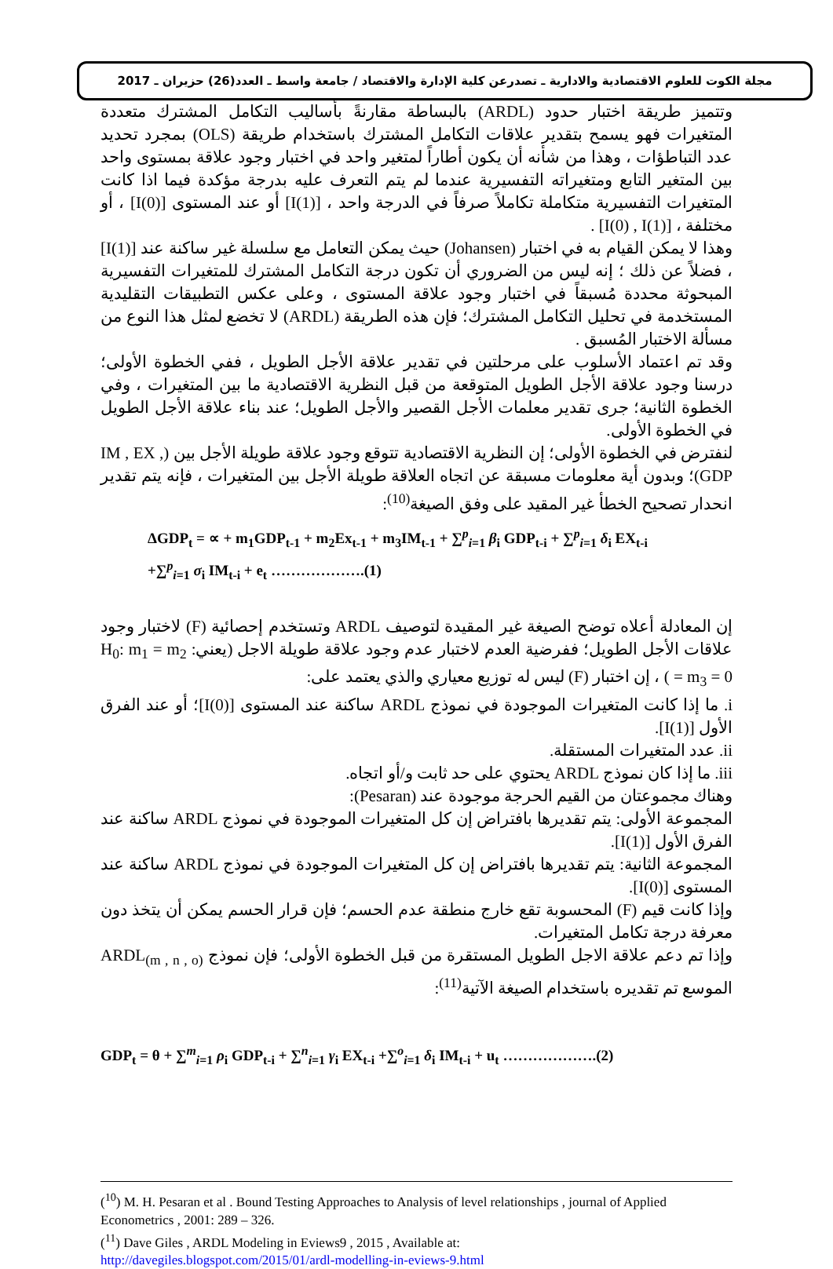مجلة الكوت للعلوم الاقتصادية والادارية ـ تصدرعن كلية الإدارة والاقتصاد / جامعة واسط ـ العدد(26) حزيران ـ 2017
وتتميز طريقة اختبار حدود (ARDL) بالبساطة مقارنةً بأساليب التكامل المشترك متعددة المتغيرات فهو يسمح بتقدير علاقات التكامل المشترك باستخدام طريقة (OLS) بمجرد تحديد عدد التباطؤات ، وهذا من شأنه أن يكون أطاراً لمتغير واحد في اختبار وجود علاقة بمستوى واحد بين المتغير التابع ومتغيراته التفسيرية عندما لم يتم التعرف عليه بدرجة مؤكدة فيما اذا كانت المتغيرات التفسيرية متكاملة تكاملاً صرفاً في الدرجة واحد ، [I(1)] أو عند المستوى [I(0)] ، أو مختلفة ، [I(0) , I(1)] .
وهذا لا يمكن القيام به في اختبار (Johansen) حيث يمكن التعامل مع سلسلة غير ساكنة عند [I(1)] ، فضلاً عن ذلك ؛ إنه ليس من الضروري أن تكون درجة التكامل المشترك للمتغيرات التفسيرية المبحوثة محددة مُسبقاً في اختبار وجود علاقة المستوى ، وعلى عكس التطبيقات التقليدية المستخدمة في تحليل التكامل المشترك؛ فإن هذه الطريقة (ARDL) لا تخضع لمثل هذا النوع من مسألة الاختبار المُسبق .
وقد تم اعتماد الأسلوب على مرحلتين في تقدير علاقة الأجل الطويل ، ففي الخطوة الأولى؛ درسنا وجود علاقة الأجل الطويل المتوقعة من قبل النظرية الاقتصادية ما بين المتغيرات ، وفي الخطوة الثانية؛ جرى تقدير معلمات الأجل القصير والأجل الطويل؛ عند بناء علاقة الأجل الطويل في الخطوة الأولى.
لنفترض في الخطوة الأولى؛ إن النظرية الاقتصادية تتوقع وجود علاقة طويلة الأجل بين (IM , EX , GDP)؛ وبدون أية معلومات مسبقة عن اتجاه العلاقة طويلة الأجل بين المتغيرات ، فإنه يتم تقدير انحدار تصحيح الخطأ غير المقيد على وفق الصيغة<sup>(10)</sup>:
ΔGDP<sub>t</sub> = ∝ + m<sub>1</sub>GDP<sub>t-1</sub> + m<sub>2</sub>Ex<sub>t-1</sub> + m<sub>3</sub>IM<sub>t-1</sub> + ∑<sup>p</sup><sub>i=1</sub> β<sub>i</sub> GDP<sub>t-i</sub> + ∑<sup>p</sup><sub>i=1</sub> δ<sub>i</sub> EX<sub>t-i</sub>
+∑<sup>p</sup><sub>i=1</sub> σ<sub>i</sub> IM<sub>t-i</sub> + e<sub>t</sub> ……………….(1)
إن المعادلة أعلاه توضح الصيغة غير المقيدة لتوصيف ARDL وتستخدم إحصائية (F) لاختبار وجود علاقات الأجل الطويل؛ ففرضية العدم لاختبار عدم وجود علاقة طويلة الاجل (يعني: H<sub>0</sub>: m<sub>1</sub> = m<sub>2</sub> = m<sub>3</sub> = 0 ) ، إن اختبار (F) ليس له توزيع معياري والذي يعتمد على:
i. ما إذا كانت المتغيرات الموجودة في نموذج ARDL ساكنة عند المستوى [I(0)]؛ أو عند الفرق الأول [I(1)].
ii. عدد المتغيرات المستقلة.
iii. ما إذا كان نموذج ARDL يحتوي على حد ثابت و/أو اتجاه.
وهناك مجموعتان من القيم الحرجة موجودة عند (Pesaran):
المجموعة الأولى: يتم تقديرها بافتراض إن كل المتغيرات الموجودة في نموذج ARDL ساكنة عند الفرق الأول [I(1)].
المجموعة الثانية: يتم تقديرها بافتراض إن كل المتغيرات الموجودة في نموذج ARDL ساكنة عند المستوى [I(0)].
وإذا كانت قيم (F) المحسوبة تقع خارج منطقة عدم الحسم؛ فإن قرار الحسم يمكن أن يتخذ دون معرفة درجة تكامل المتغيرات.
وإذا تم دعم علاقة الاجل الطويل المستقرة من قبل الخطوة الأولى؛ فإن نموذج ARDL<sub>(m , n , o)</sub> الموسع تم تقديره باستخدام الصيغة الآتية<sup>(11)</sup>:
GDP<sub>t</sub> = θ + ∑<sup>m</sup><sub>i=1</sub> ρ<sub>i</sub> GDP<sub>t-i</sub> + ∑<sup>n</sup><sub>i=1</sub> γ<sub>i</sub> EX<sub>t-i</sub> +∑<sup>o</sup><sub>i=1</sub> δ<sub>i</sub> IM<sub>t-i</sub> + u<sub>t</sub> ……………….(2)
(<sup>10</sup>) M. H. Pesaran et al . Bound Testing Approaches to Analysis of level relationships , journal of Applied Econometrics , 2001: 289 – 326.
(<sup>11</sup>) Dave Giles , ARDL Modeling in Eviews9 , 2015 , Available at:
http://davegiles.blogspot.com/2015/01/ardl-modelling-in-eviews-9.html